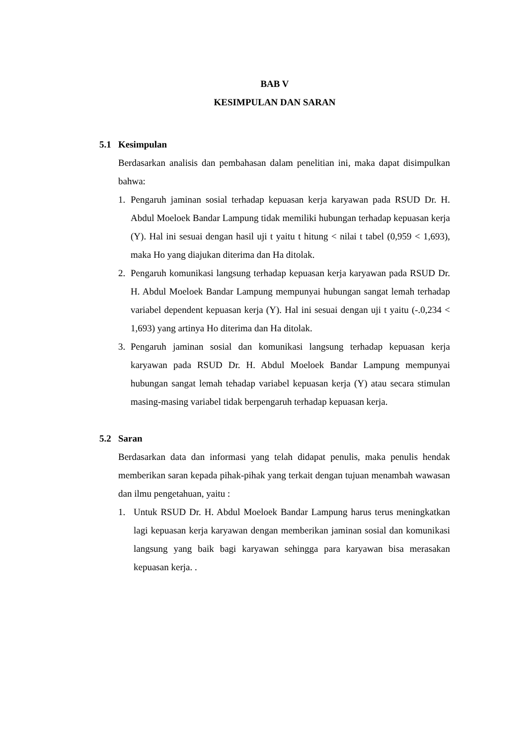BAB V
KESIMPULAN DAN SARAN
5.1 Kesimpulan
Berdasarkan analisis dan pembahasan dalam penelitian ini, maka dapat disimpulkan bahwa:
1. Pengaruh jaminan sosial terhadap kepuasan kerja karyawan pada RSUD Dr. H. Abdul Moeloek Bandar Lampung tidak memiliki hubungan terhadap kepuasan kerja (Y). Hal ini sesuai dengan hasil uji t yaitu t hitung < nilai t tabel (0,959 < 1,693), maka Ho yang diajukan diterima dan Ha ditolak.
2. Pengaruh komunikasi langsung terhadap kepuasan kerja karyawan pada RSUD Dr. H. Abdul Moeloek Bandar Lampung mempunyai hubungan sangat lemah terhadap variabel dependent kepuasan kerja (Y). Hal ini sesuai dengan uji t yaitu (-.0,234 < 1,693) yang artinya Ho diterima dan Ha ditolak.
3. Pengaruh jaminan sosial dan komunikasi langsung terhadap kepuasan kerja karyawan pada RSUD Dr. H. Abdul Moeloek Bandar Lampung mempunyai hubungan sangat lemah tehadap variabel kepuasan kerja (Y) atau secara stimulan masing-masing variabel tidak berpengaruh terhadap kepuasan kerja.
5.2 Saran
Berdasarkan data dan informasi yang telah didapat penulis, maka penulis hendak memberikan saran kepada pihak-pihak yang terkait dengan tujuan menambah wawasan dan ilmu pengetahuan, yaitu :
1. Untuk RSUD Dr. H. Abdul Moeloek Bandar Lampung harus terus meningkatkan lagi kepuasan kerja karyawan dengan memberikan jaminan sosial dan komunikasi langsung yang baik bagi karyawan sehingga para karyawan bisa merasakan kepuasan kerja. .